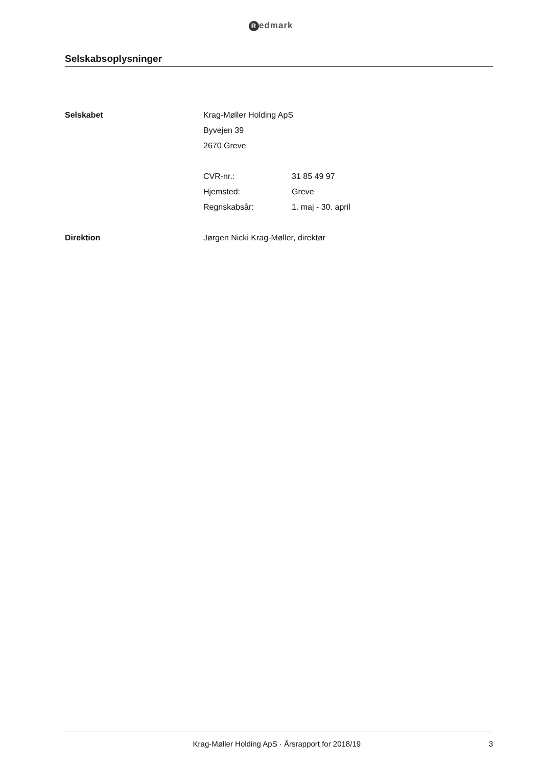Redmark
Selskabsoplysninger
Selskabet Krag-Møller Holding ApS
Byvejen 39
2670 Greve
CVR-nr.: 31 85 49 97
Hjemsted: Greve
Regnskabsår: 1. maj - 30. april
Direktion Jørgen Nicki Krag-Møller, direktør
Krag-Møller Holding ApS · Årsrapport for 2018/19
3